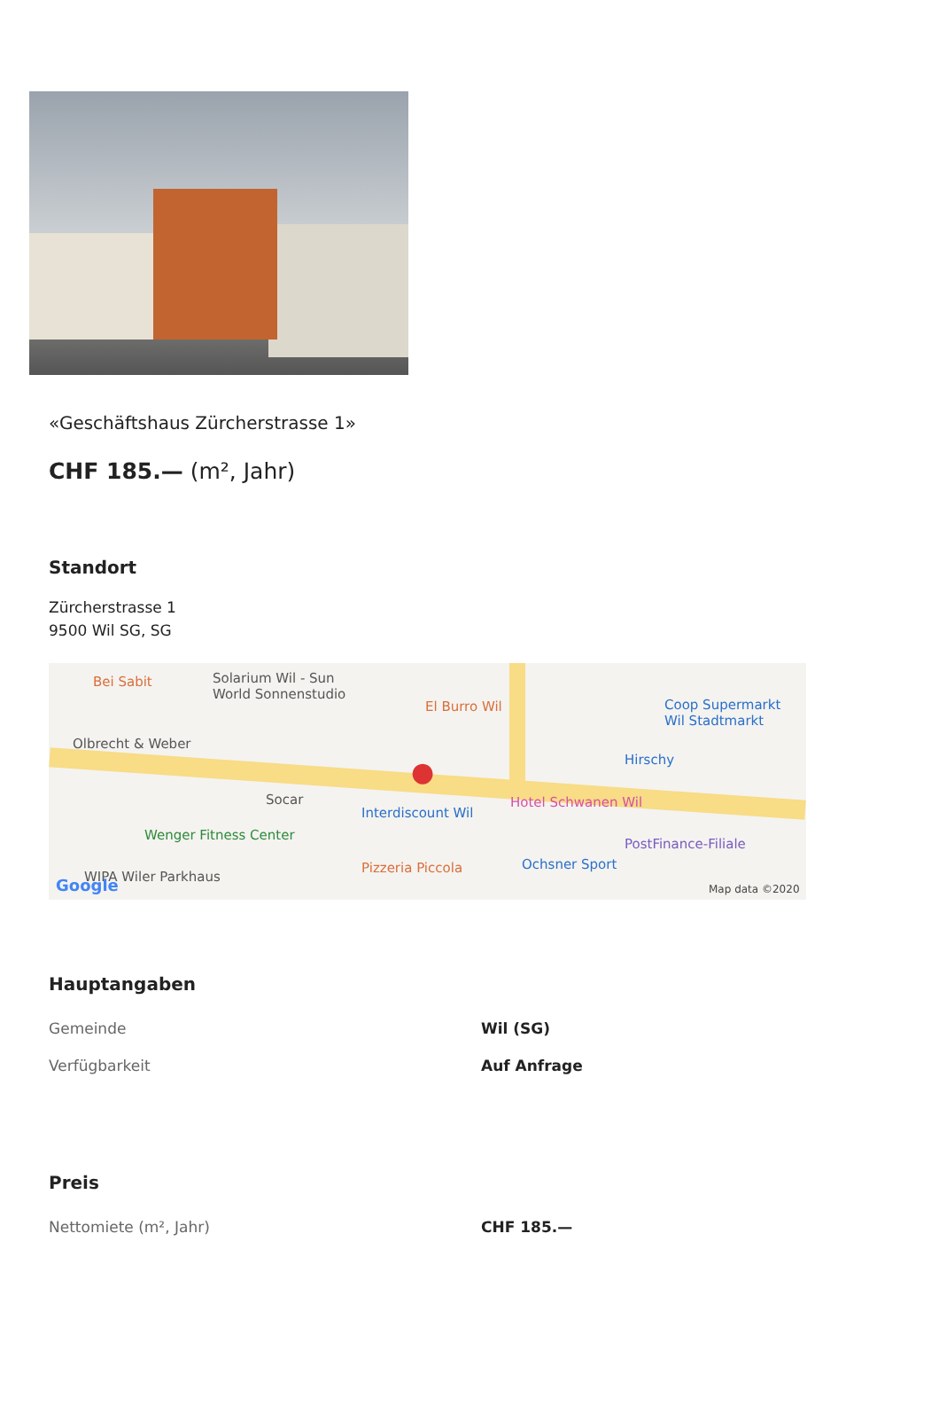«Geschäftshaus Zürcherstrasse 1»
CHF 185.— (m², Jahr)
Standort
Zürcherstrasse 1
9500 Wil SG, SG
Bei Sabit Solarium Wil - Sun
World Sonnenstudio
El Burro Wil Coop Supermarkt
Wil Stadtmarkt
Olbrecht & Weber
Hirschy
Socar
Interdiscount Wil
Hotel Schwanen Wil
Wenger Fitness Center
PostFinance-Filiale
Pizzeria Piccola Ochsner Sport
WIPA Wiler Parkhaus Google Map data ©2020
●
Hauptangaben
| Gemeinde | Wil (SG) |
| Verfügbarkeit | Auf Anfrage |
Preis
| Nettomiete (m², Jahr) | CHF 185.— |